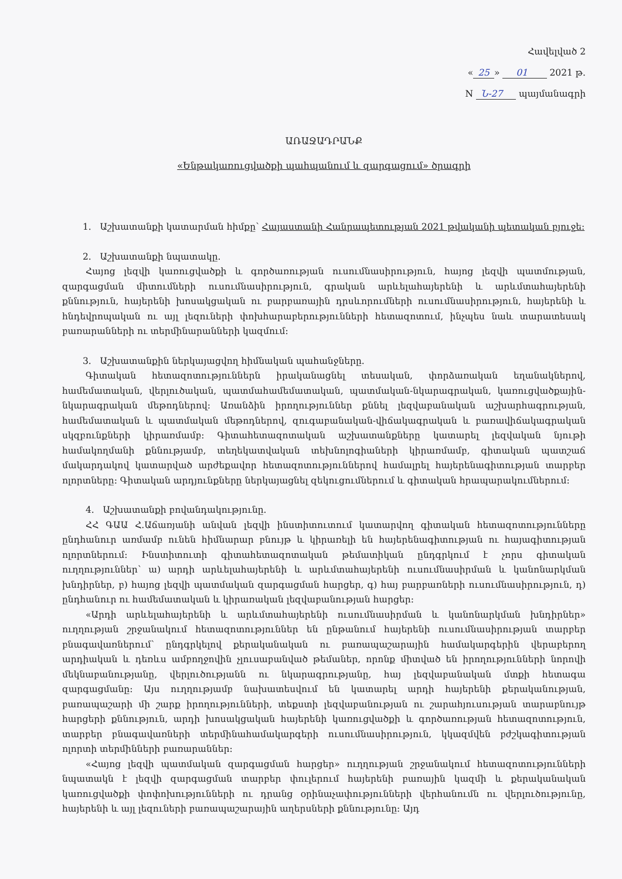Հավելված 2
« 25 » 01 2021 թ.
N Ն-27 պայմանագրի
ԱՌԱՋԱԴՐԱՆՔ
«Ենթակառուցվածքի պահպանում և զարգացում» ծրագրի
1. Աշխատանքի կատարման հիմքը՝ Հայաստանի Հանրապետության 2021 թվականի պետական բյուջե:
2. Աշխատանքի նպատակը.
Հայոց լեզվի կառուցվածքի և գործառության ուսումնասիրություն, հայոց լեզվի պատմության, զարգացման միտումների ուսումնասիրություն, գրական արևելահայերենի և արևմտահայերենի քննություն, հայերենի խոսակցական ու բարբառային դրսևորումների ուսումնասիրություն, հայերենի և հնդեվրոպական ու այլ լեզուների փոխհարաբերությունների հետազոտում, ինչպես նաև տարատեսակ բառարանների ու տերմինարանների կազմում:
3. Աշխատանքին ներկայացվող հիմնական պահանջները.
Գիտական հետազոտություններն իրականացնել տեսական, փորձառական եղանակներով, համեմատական, վերլուծական, պատմահամեմատական, պատմական-նկարագրական, կառուցվածքային-նկարագրական մեթոդներով: Առանձին իրողություններ քննել լեզվաբանական աշխարհագրության, համեմատական և պատմական մեթոդներով, զուգաբանական-վիճակագրական և բառավիճակագրական սկզբունքների կիրառմամբ: Գիտահետազոտական աշխատանքները կատարել լեզվական նյութի համակողմանի քննությամբ, տեղեկատվական տեխնոլոգիաների կիրառմամբ, գիտական պատշաճ մակարդակով կատարված արժեքավոր հետազոտություններով համալրել հայերենագիտության տարբեր ոլորտները: Գիտական արդյունքները ներկայացնել զեկուցումներում և գիտական հրապարակումներում:
4. Աշխատանքի բովանդակությունը.
ՀՀ ԳԱԱ Հ.Աճառյանի անվան լեզվի ինստիտուտում կատարվող գիտական հետազոտությունները ընդհանուր առմամբ ունեն հիմնարար բնույթ և կիրառելի են հայերենագիտության ու հայագիտության ոլորտներում: Ինստիտուտի գիտահետազոտական թեմատիկան ընդգրկում է չորս գիտական ուղղություններ՝ ա) արդի արևելահայերենի և արևմտահայերենի ուսումնասիրման և կանոնարկման խնդիրներ, բ) հայոց լեզվի պատմական զարգացման հարցեր, գ) հայ բարբառների ուսումնասիրություն, դ) ընդհանուր ու համեմատական և կիրառական լեզվաբանության հարցեր:
«Արդի արևելահայերենի և արևմտահայերենի ուսումնասիրման և կանոնարկման խնդիրներ» ուղղության շրջանակում հետազոտություններ են ընթանում հայերենի ուսումնասիրության տարբեր բնագավառներում՝ ընդգրկելով քերականական ու բառապաշարային համակարգերին վերաբերող արդիական և դեռևս ամբողջովին չլուսաբանված թեմաներ, որոնք միտված են իրողությունների նորովի մեկնաբանությանը, վերլուծությանն ու նկարագրությանը, հայ լեզվաբանական մտքի հետագա զարգացմանը: Այս ուղղությամբ նախատեսվում են կատարել արդի հայերենի քերականության, բառապաշարի մի շարք իրողությունների, տեքստի լեզվաբանության ու շարահյուսության տարաբնույթ հարցերի քննություն, արդի խոսակցական հայերենի կառուցվածքի և գործառության հետազոտություն, տարբեր բնագավառների տերմինահամակարգերի ուսումնասիրություն, կկազմվեն բժշկագիտության ոլորտի տերմինների բառարաններ:
«Հայոց լեզվի պատմական զարգացման հարցեր» ուղղության շրջանակում հետազոտությունների նպատակն է լեզվի զարգացման տարբեր փուլերում հայերենի բառային կազմի և քերականական կառուցվածքի փոփոխությունների ու դրանց օրինաչափությունների վերհանումն ու վերլուծությունը, հայերենի և այլ լեզուների բառապաշարային աղերսների քննությունը: Այդ